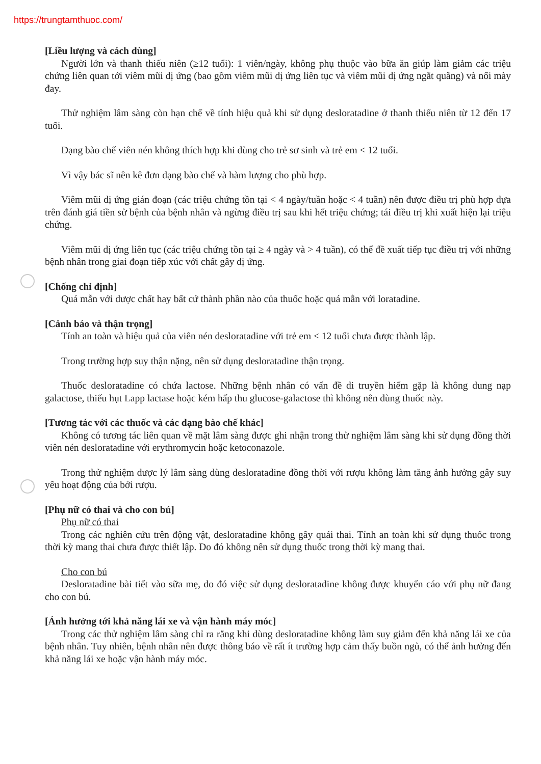https://trungtamthuoc.com/
[Liều lượng và cách dùng]
Người lớn và thanh thiếu niên (≥12 tuổi): 1 viên/ngày, không phụ thuộc vào bữa ăn giúp làm giảm các triệu chứng liên quan tới viêm mũi dị ứng (bao gồm viêm mũi dị ứng liên tục và viêm mũi dị ứng ngắt quãng) và nổi mày đay.
Thử nghiệm lâm sàng còn hạn chế về tính hiệu quả khi sử dụng desloratadine ở thanh thiếu niên từ 12 đến 17 tuổi.
Dạng bào chế viên nén không thích hợp khi dùng cho trẻ sơ sinh và trẻ em < 12 tuổi.
Vì vậy bác sĩ nên kê đơn dạng bào chế và hàm lượng cho phù hợp.
Viêm mũi dị ứng gián đoạn (các triệu chứng tồn tại < 4 ngày/tuần hoặc < 4 tuần) nên được điều trị phù hợp dựa trên đánh giá tiền sử bệnh của bệnh nhân và ngừng điều trị sau khi hết triệu chứng; tái điều trị khi xuất hiện lại triệu chứng.
Viêm mũi dị ứng liên tục (các triệu chứng tồn tại ≥ 4 ngày và > 4 tuần), có thể đề xuất tiếp tục điều trị với những bệnh nhân trong giai đoạn tiếp xúc với chất gây dị ứng.
[Chống chỉ định]
Quá mẫn với dược chất hay bất cứ thành phần nào của thuốc hoặc quá mẫn với loratadine.
[Cảnh báo và thận trọng]
Tính an toàn và hiệu quả của viên nén desloratadine với trẻ em < 12 tuổi chưa được thành lập.
Trong trường hợp suy thận nặng, nên sử dụng desloratadine thận trọng.
Thuốc desloratadine có chứa lactose. Những bệnh nhân có vấn đề di truyền hiếm gặp là không dung nạp galactose, thiếu hụt Lapp lactase hoặc kém hấp thu glucose-galactose thì không nên dùng thuốc này.
[Tương tác với các thuốc và các dạng bào chế khác]
Không có tương tác liên quan về mặt lâm sàng được ghi nhận trong thử nghiệm lâm sàng khi sử dụng đồng thời viên nén desloratadine với erythromycin hoặc ketoconazole.
Trong thử nghiệm dược lý lâm sàng dùng desloratadine đồng thời với rượu không làm tăng ảnh hưởng gây suy yếu hoạt động của bởi rượu.
[Phụ nữ có thai và cho con bú]
Phụ nữ có thai
Trong các nghiên cứu trên động vật, desloratadine không gây quái thai. Tính an toàn khi sử dụng thuốc trong thời kỳ mang thai chưa được thiết lập. Do đó không nên sử dụng thuốc trong thời kỳ mang thai.
Cho con bú
Desloratadine bài tiết vào sữa mẹ, do đó việc sử dụng desloratadine không được khuyến cáo với phụ nữ đang cho con bú.
[Ảnh hưởng tới khả năng lái xe và vận hành máy móc]
Trong các thử nghiệm lâm sàng chỉ ra rằng khi dùng desloratadine không làm suy giảm đến khả năng lái xe của bệnh nhân. Tuy nhiên, bệnh nhân nên được thông báo về rất ít trường hợp cảm thấy buồn ngủ, có thể ảnh hưởng đến khả năng lái xe hoặc vận hành máy móc.